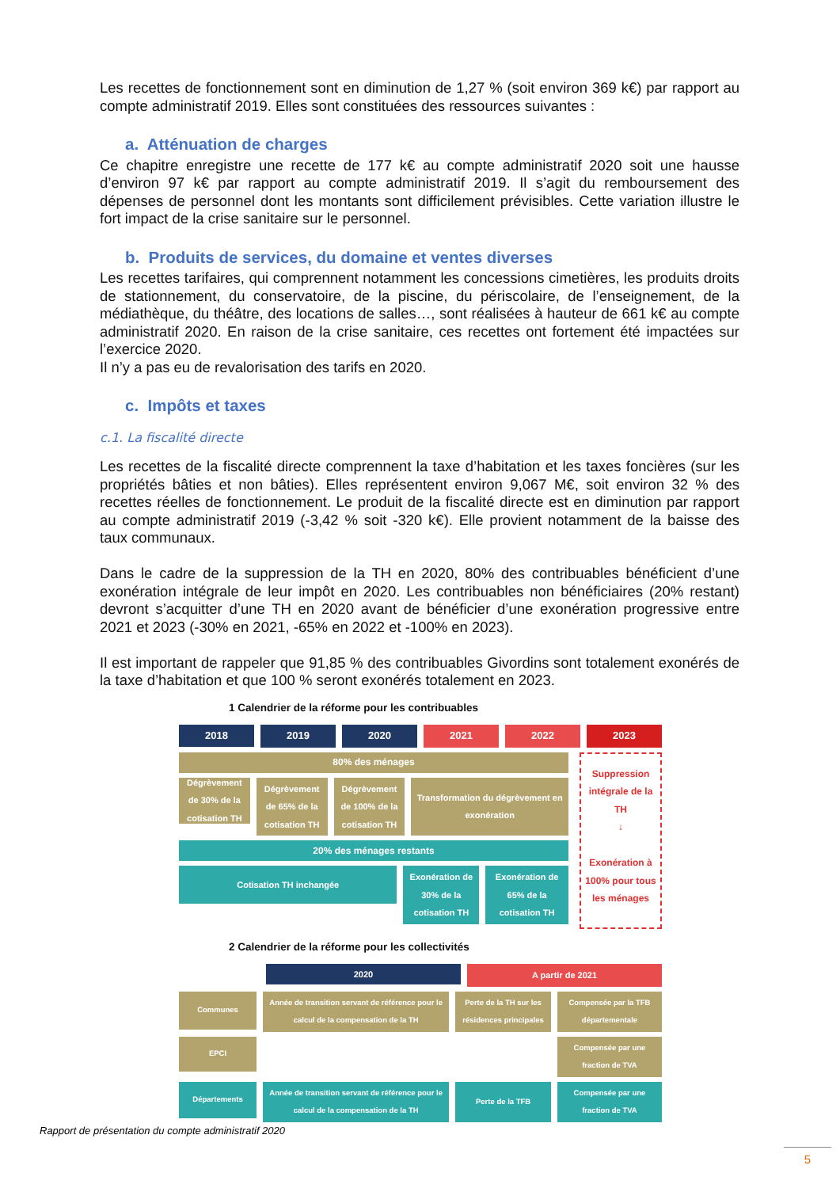Les recettes de fonctionnement sont en diminution de 1,27 % (soit environ 369 k€) par rapport au compte administratif 2019. Elles sont constituées des ressources suivantes :
a. Atténuation de charges
Ce chapitre enregistre une recette de 177 k€ au compte administratif 2020 soit une hausse d’environ 97 k€ par rapport au compte administratif 2019. Il s’agit du remboursement des dépenses de personnel dont les montants sont difficilement prévisibles. Cette variation illustre le fort impact de la crise sanitaire sur le personnel.
b. Produits de services, du domaine et ventes diverses
Les recettes tarifaires, qui comprennent notamment les concessions cimetières, les produits droits de stationnement, du conservatoire, de la piscine, du périscolaire, de l’enseignement, de la médiathèque, du théâtre, des locations de salles…, sont réalisées à hauteur de 661 k€ au compte administratif 2020. En raison de la crise sanitaire, ces recettes ont fortement été impactées sur l’exercice 2020.
Il n’y a pas eu de revalorisation des tarifs en 2020.
c. Impôts et taxes
c.1. La fiscalité directe
Les recettes de la fiscalité directe comprennent la taxe d’habitation et les taxes foncières (sur les propriétés bâties et non bâties). Elles représentent environ 9,067 M€, soit environ 32 % des recettes réelles de fonctionnement. Le produit de la fiscalité directe est en diminution par rapport au compte administratif 2019 (-3,42 % soit -320 k€). Elle provient notamment de la baisse des taux communaux.
Dans le cadre de la suppression de la TH en 2020, 80% des contribuables bénéficient d’une exonération intégrale de leur impôt en 2020. Les contribuables non bénéficiaires (20% restant) devront s’acquitter d’une TH en 2020 avant de bénéficier d’une exonération progressive entre 2021 et 2023 (-30% en 2021, -65% en 2022 et -100% en 2023).
Il est important de rappeler que 91,85 % des contribuables Givordins sont totalement exonérés de la taxe d’habitation et que 100 % seront exonérés totalement en 2023.
1 Calendrier de la réforme pour les contribuables
2018
2019 2020 2021 2022 2023
80% des ménages
Dégrèvement de 30% de la cotisation TH
Dégrèvement de 65% de la cotisation TH
Dégrèvement de 100% de la cotisation TH
Transformation du dégrèvement en exonération
20% des ménages restants
Cotisation TH inchangée
Exonération de 30% de la cotisation TH
Exonération de 65% de la cotisation TH
Suppression intégrale de la TH
↓
Exonération à 100% pour tous les ménages
2 Calendrier de la réforme pour les collectivités
2020
A partir de 2021
Communes
Année de transition servant de référence pour le calcul de la compensation de la TH
Perte de la TH sur les résidences principales
Compensée par la TFB départementale
EPCI
Compensée par une fraction de TVA
Départements
Année de transition servant de référence pour le calcul de la compensation de la TH
Perte de la TFB Compensée par une fraction de TVA
Rapport de présentation du compte administratif 2020
5